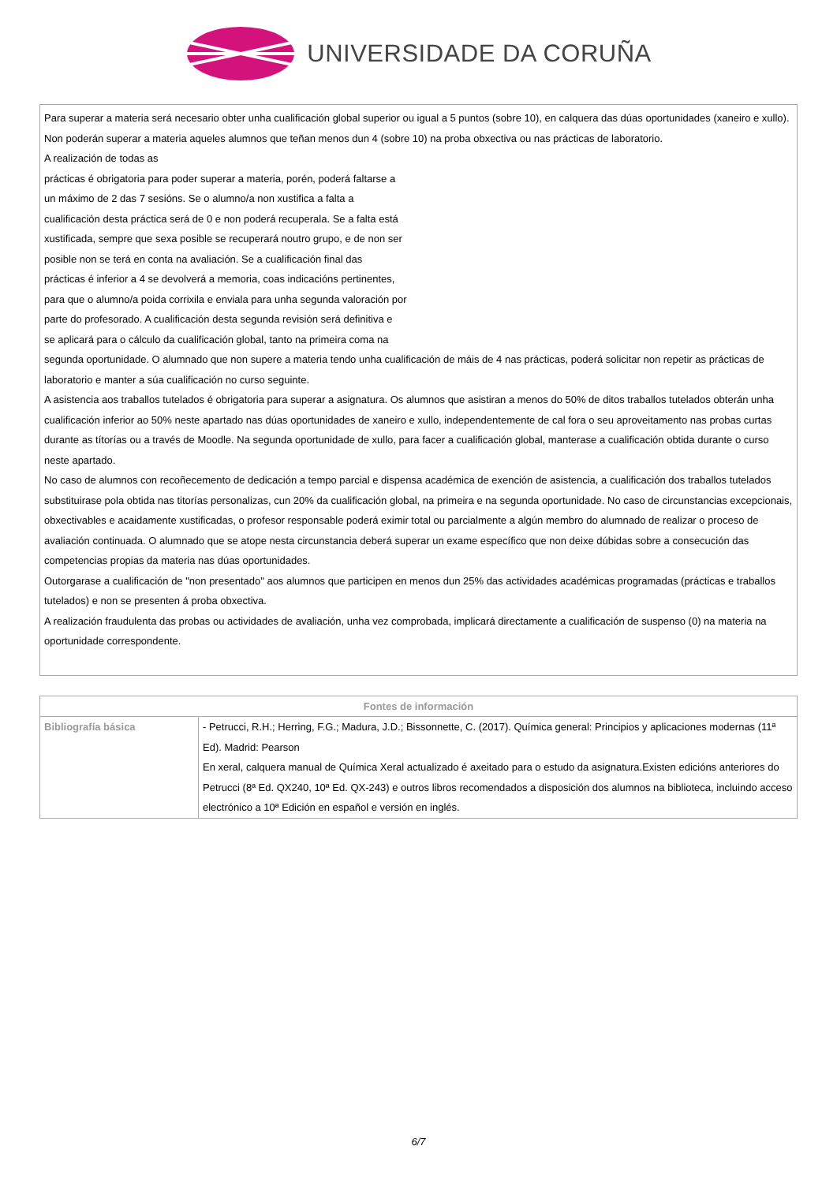UNIVERSIDADE DA CORUÑA
Para superar a materia será necesario obter unha cualificación global superior ou igual a 5 puntos (sobre 10), en calquera das dúas oportunidades (xaneiro e xullo). Non poderán superar a materia aqueles alumnos que teñan menos dun 4 (sobre 10) na proba obxectiva ou nas prácticas de laboratorio.
A realización de todas as
prácticas é obrigatoria para poder superar a materia, porén, poderá faltarse a
un máximo de 2 das 7 sesións. Se o alumno/a non xustifica a falta a
cualificación desta práctica será de 0 e non poderá recuperala. Se a falta está
xustificada, sempre que sexa posible se recuperará noutro grupo, e de non ser
posible non se terá en conta na avaliación. Se a cualificación final das
prácticas é inferior a 4 se devolverá a memoria, coas indicacións pertinentes,
para que o alumno/a poida corrixila e enviala para unha segunda valoración por
parte do profesorado. A cualificación desta segunda revisión será definitiva e
se aplicará para o cálculo da cualificación global, tanto na primeira coma na
segunda oportunidade. O alumnado que non supere a materia tendo unha cualificación de máis de 4 nas prácticas, poderá solicitar non repetir as prácticas de laboratorio e manter a súa cualificación no curso seguinte.
A asistencia aos traballos tutelados é obrigatoria para superar a asignatura. Os alumnos que asistiran a menos do 50% de ditos traballos tutelados obterán unha cualificación inferior ao 50% neste apartado nas dúas oportunidades de xaneiro e xullo, independentemente de cal fora o seu aproveitamento nas probas curtas durante as títorías ou a través de Moodle. Na segunda oportunidade de xullo, para facer a cualificación global, manterase a cualificación obtida durante o curso neste apartado.
No caso de alumnos con recoñecemento de dedicación a tempo parcial e dispensa académica de exención de asistencia, a cualificación dos traballos tutelados substituirase pola obtida nas titorías personalizas, cun 20% da cualificación global, na primeira e na segunda oportunidade. No caso de circunstancias excepcionais, obxectivables e acaidamente xustificadas, o profesor responsable poderá eximir total ou parcialmente a algún membro do alumnado de realizar o proceso de avaliación continuada. O alumnado que se atope nesta circunstancia deberá superar un exame específico que non deixe dúbidas sobre a consecución das competencias propias da materia nas dúas oportunidades.
Outorgarase a cualificación de "non presentado" aos alumnos que participen en menos dun 25% das actividades académicas programadas (prácticas e traballos tutelados) e non se presenten á proba obxectiva.
A realización fraudulenta das probas ou actividades de avaliación, unha vez comprobada, implicará directamente a cualificación de suspenso (0) na materia na oportunidade correspondente.
| Fontes de información | |
| --- | --- |
| Bibliografía básica | - Petrucci, R.H.; Herring, F.G.; Madura, J.D.; Bissonnette, C. (2017). Química general: Principios y aplicaciones modernas (11ª Ed). Madrid: Pearson En xeral, calquera manual de Química Xeral actualizado é axeitado para o estudo da asignatura.Existen edicións anteriores do Petrucci (8ª Ed. QX240, 10ª Ed. QX-243) e outros libros recomendados a disposición dos alumnos na biblioteca, incluindo acceso electrónico a 10ª Edición en español e versión en inglés. |
6/7